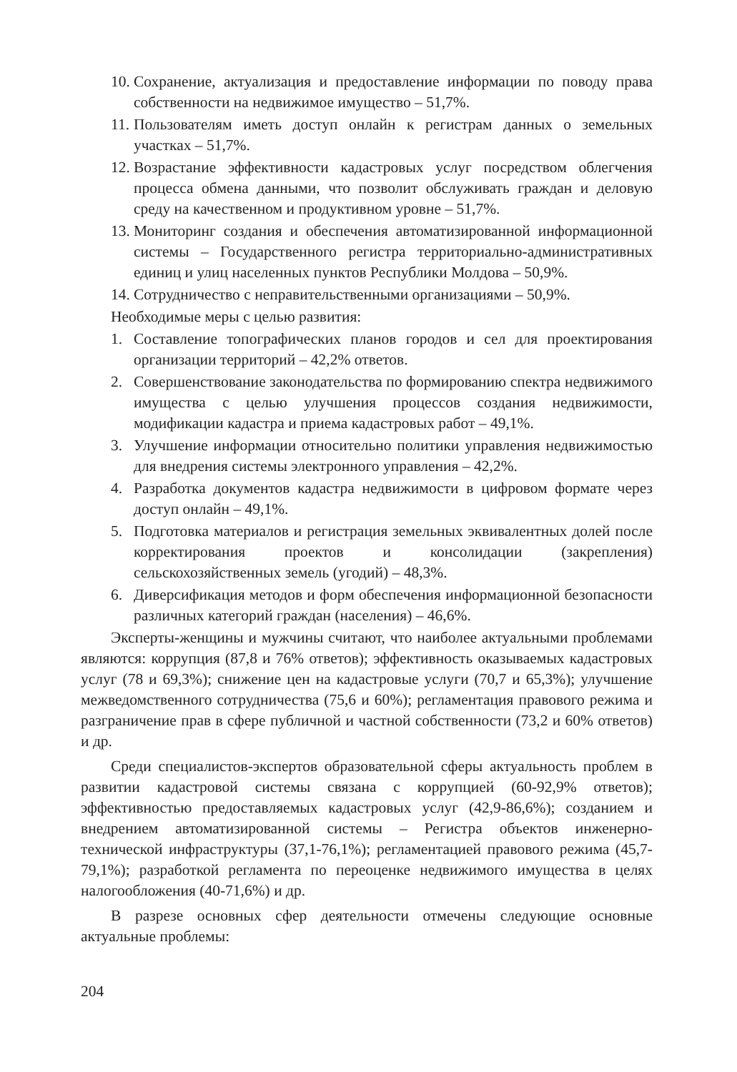10. Сохранение, актуализация и предоставление информации по поводу права собственности на недвижимое имущество – 51,7%.
11. Пользователям иметь доступ онлайн к регистрам данных о земельных участках – 51,7%.
12. Возрастание эффективности кадастровых услуг посредством облегчения процесса обмена данными, что позволит обслуживать граждан и деловую среду на качественном и продуктивном уровне – 51,7%.
13. Мониторинг создания и обеспечения автоматизированной информационной системы – Государственного регистра территориально-административных единиц и улиц населенных пунктов Республики Молдова – 50,9%.
14. Сотрудничество с неправительственными организациями – 50,9%.
Необходимые меры с целью развития:
1. Составление топографических планов городов и сел для проектирования организации территорий – 42,2% ответов.
2. Совершенствование законодательства по формированию спектра недвижимого имущества с целью улучшения процессов создания недвижимости, модификации кадастра и приема кадастровых работ – 49,1%.
3. Улучшение информации относительно политики управления недвижимостью для внедрения системы электронного управления – 42,2%.
4. Разработка документов кадастра недвижимости в цифровом формате через доступ онлайн – 49,1%.
5. Подготовка материалов и регистрация земельных эквивалентных долей после корректирования проектов и консолидации (закрепления) сельскохозяйственных земель (угодий) – 48,3%.
6. Диверсификация методов и форм обеспечения информационной безопасности различных категорий граждан (населения) – 46,6%.
Эксперты-женщины и мужчины считают, что наиболее актуальными проблемами являются: коррупция (87,8 и 76% ответов); эффективность оказываемых кадастровых услуг (78 и 69,3%); снижение цен на кадастровые услуги (70,7 и 65,3%); улучшение межведомственного сотрудничества (75,6 и 60%); регламентация правового режима и разграничение прав в сфере публичной и частной собственности (73,2 и 60% ответов) и др.
Среди специалистов-экспертов образовательной сферы актуальность проблем в развитии кадастровой системы связана с коррупцией (60-92,9% ответов); эффективностью предоставляемых кадастровых услуг (42,9-86,6%); созданием и внедрением автоматизированной системы – Регистра объектов инженерно-технической инфраструктуры (37,1-76,1%); регламентацией правового режима (45,7-79,1%); разработкой регламента по переоценке недвижимого имущества в целях налогообложения (40-71,6%) и др.
В разрезе основных сфер деятельности отмечены следующие основные актуальные проблемы:
204